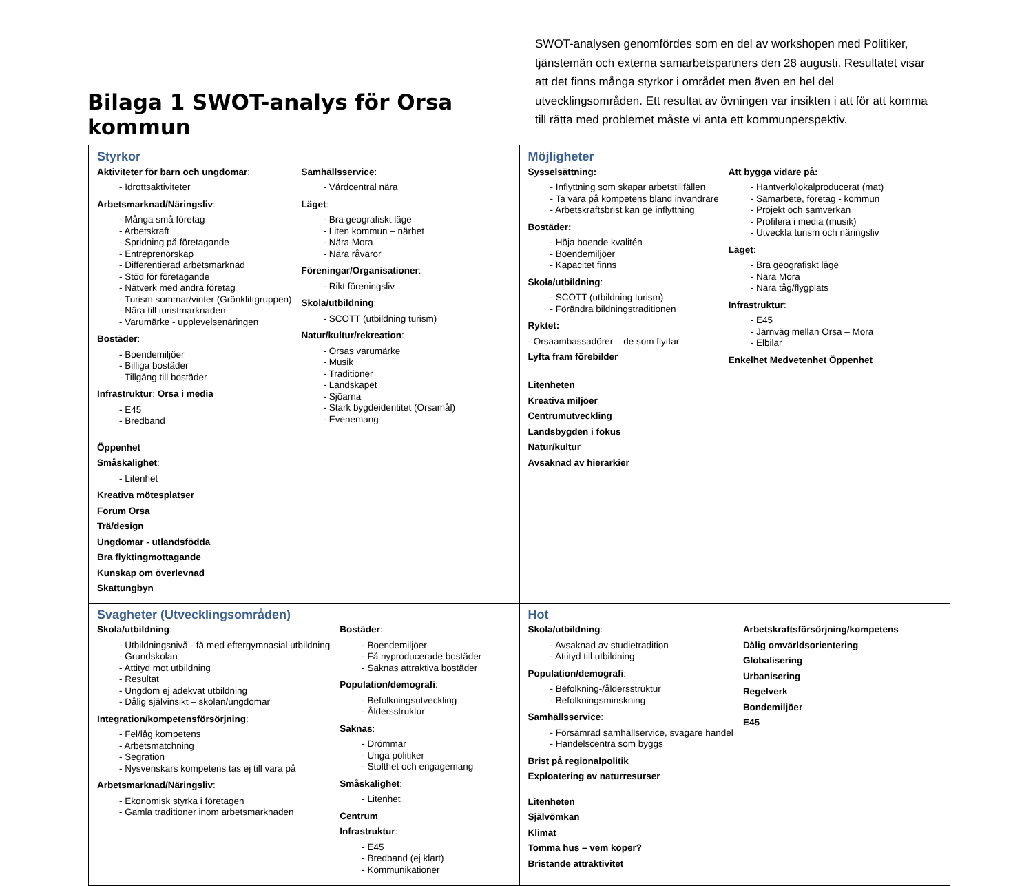Bilaga 1 SWOT-analys för Orsa kommun
SWOT-analysen genomfördes som en del av workshopen med Politiker, tjänstemän och externa samarbetspartners den 28 augusti. Resultatet visar att det finns många styrkor i området men även en hel del utvecklingsområden. Ett resultat av övningen var insikten i att för att komma till rätta med problemet måste vi anta ett kommunperspektiv.
| Styrkor Aktiviteter för barn och ungdomar : - Idrottsaktiviteter Arbetsmarknad/Näringsliv : - Många små företag - Arbetskraft - Spridning på företagande - Entreprenörskap - Differentierad arbetsmarknad - Stöd för företagande - Nätverk med andra företag - Turism sommar/vinter (Grönklittgruppen) - Nära till turistmarknaden - Varumärke - upplevelsenäringen Bostäder : - Boendemiljöer - Billiga bostäder - Tillgång till bostäder Infrastruktur : Orsa i media - E45 - Bredband Samhällsservice : - Vårdcentral nära Läget : - Bra geografiskt läge - Liten kommun – närhet - Nära Mora - Nära råvaror Föreningar/Organisationer : - Rikt föreningsliv Skola/utbildning : - SCOTT (utbildning turism) Natur/kultur/rekreation : - Orsas varumärke - Musik - Traditioner - Landskapet - Sjöarna - Stark bygdeidentitet (Orsamål) - Evenemang Öppenhet Småskalighet : - Litenhet Kreativa mötesplatser Forum Orsa Trä/design Ungdomar - utlandsfödda Bra flyktingmottagande Kunskap om överlevnad Skattungbyn | Möjligheter Sysselsättning: - Inflyttning som skapar arbetstillfällen - Ta vara på kompetens bland invandrare - Arbetskraftsbrist kan ge inflyttning Bostäder: - Höja boende kvalitén - Boendemiljöer - Kapacitet finns Skola/utbildning : - SCOTT (utbildning turism) - Förändra bildningstraditionen Ryktet: - Orsaambassadörer – de som flyttar Lyfta fram förebilder Att bygga vidare på: - Hantverk/lokalproducerat (mat) - Samarbete, företag - kommun - Projekt och samverkan - Profilera i media (musik) - Utveckla turism och näringsliv Läget : - Bra geografiskt läge - Nära Mora - Nära tåg/flygplats Infrastruktur : - E45 - Järnväg mellan Orsa – Mora - Elbilar Enkelhet Medvetenhet Öppenhet Litenheten Kreativa miljöer Centrumutveckling Landsbygden i fokus Natur/kultur Avsaknad av hierarkier |
| Svagheter (Utvecklingsområden) Skola/utbildning : - Utbildningsnivå - få med eftergymnasial utbildning - Grundskolan - Attityd mot utbildning - Resultat - Ungdom ej adekvat utbildning - Dålig självinsikt – skolan/ungdomar Integration/kompetensförsörjning : - Fel/låg kompetens - Arbetsmatchning - Segration - Nysvenskars kompetens tas ej till vara på Arbetsmarknad/Näringsliv : - Ekonomisk styrka i företagen - Gamla traditioner inom arbetsmarknaden Bostäder : - Boendemiljöer - Få nyproducerade bostäder - Saknas attraktiva bostäder Population/demografi : - Befolkningsutveckling - Åldersstruktur Saknas : - Drömmar - Unga politiker - Stolthet och engagemang Småskalighet : - Litenhet Centrum Infrastruktur : - E45 - Bredband (ej klart) - Kommunikationer | Hot Skola/utbildning : - Avsaknad av studietradition - Attityd till utbildning Population/demografi : - Befolkning-/åldersstruktur - Befolkningsminskning Samhällsservice : - Försämrad samhällservice, svagare handel - Handelscentra som byggs Brist på regionalpolitik Exploatering av naturresurser Arbetskraftsförsörjning/kompetens Dålig omvärldsorientering Globalisering Urbanisering Regelverk Bondemiljöer E45 Litenheten Självömkan Klimat Tomma hus – vem köper? Bristande attraktivitet |